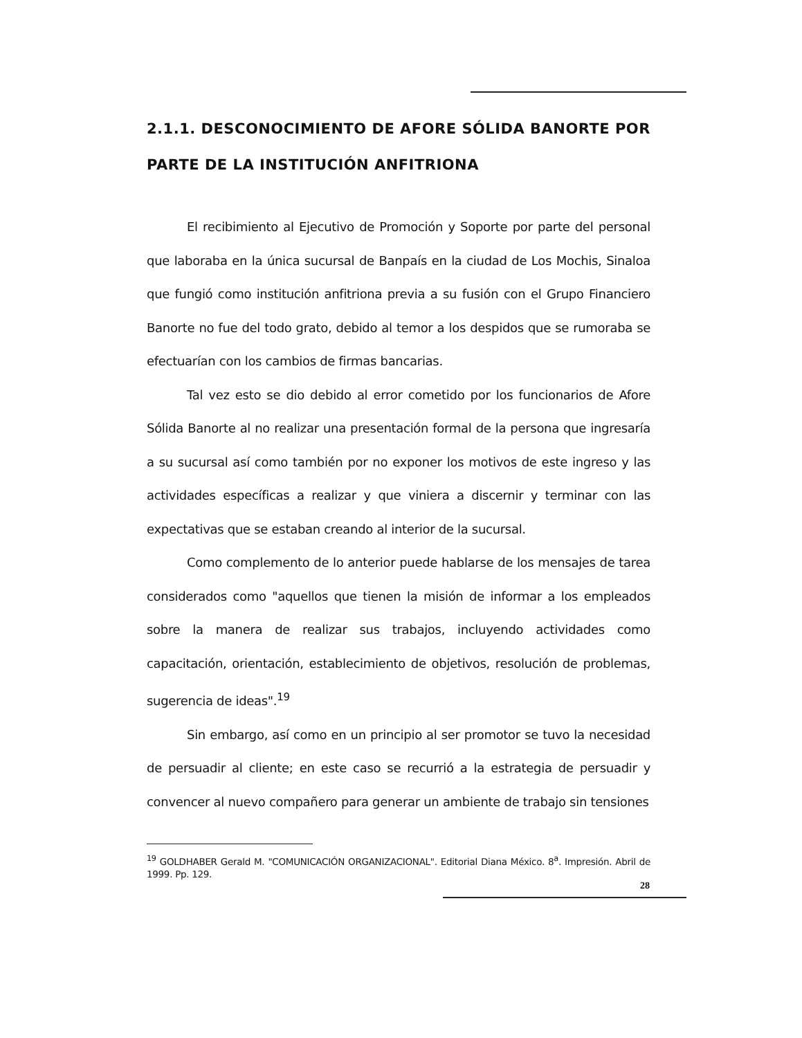2.1.1. DESCONOCIMIENTO DE AFORE SÓLIDA BANORTE POR PARTE DE LA INSTITUCIÓN ANFITRIONA
El recibimiento al Ejecutivo de Promoción y Soporte por parte del personal que laboraba en la única sucursal de Banpaís en la ciudad de Los Mochis, Sinaloa que fungió como institución anfitriona previa a su fusión con el Grupo Financiero Banorte no fue del todo grato, debido al temor a los despidos que se rumoraba se efectuarían con los cambios de firmas bancarias.
Tal vez esto se dio debido al error cometido por los funcionarios de Afore Sólida Banorte al no realizar una presentación formal de la persona que ingresaría a su sucursal así como también por no exponer los motivos de este ingreso y las actividades específicas a realizar y que viniera a discernir y terminar con las expectativas que se estaban creando al interior de la sucursal.
Como complemento de lo anterior puede hablarse de los mensajes de tarea considerados como "aquellos que tienen la misión de informar a los empleados sobre la manera de realizar sus trabajos, incluyendo actividades como capacitación, orientación, establecimiento de objetivos, resolución de problemas, sugerencia de ideas".<sup>19</sup>
Sin embargo, así como en un principio al ser promotor se tuvo la necesidad de persuadir al cliente; en este caso se recurrió a la estrategia de persuadir y convencer al nuevo compañero para generar un ambiente de trabajo sin tensiones
<sup>19</sup> GOLDHABER Gerald M. "COMUNICACIÓN ORGANIZACIONAL". Editorial Diana México. 8<sup>a</sup>. Impresión. Abril de 1999. Pp. 129.
28